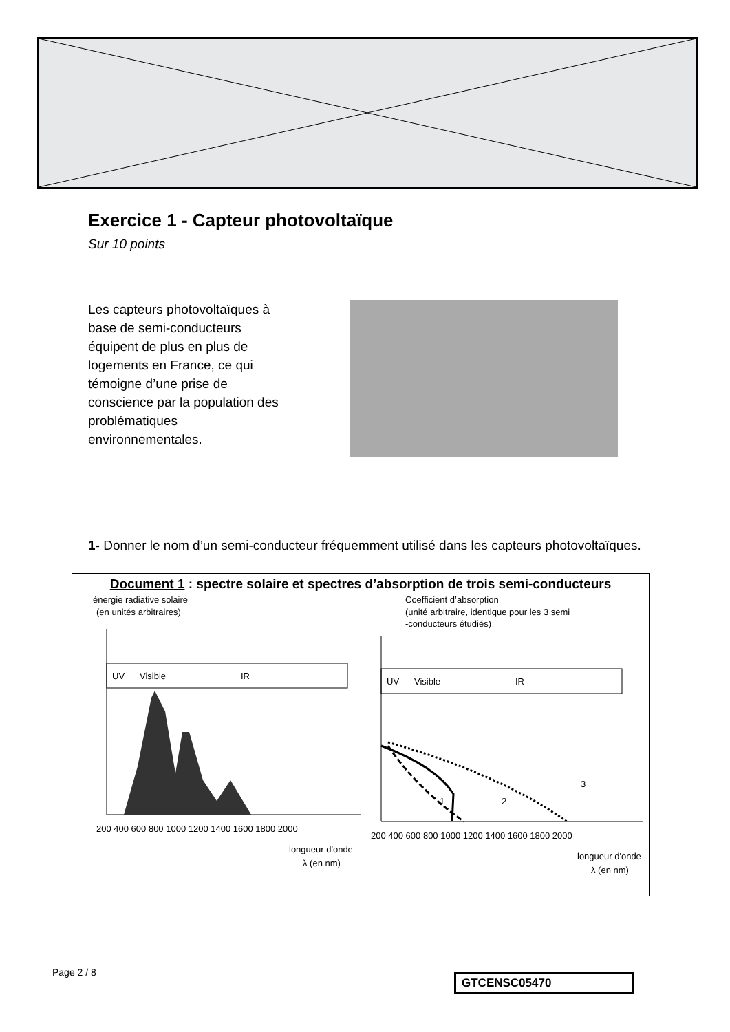Exercice 1 - Capteur photovoltaïque
Sur 10 points
Les capteurs photovoltaïques à base de semi-conducteurs équipent de plus en plus de logements en France, ce qui témoigne d’une prise de conscience par la population des problématiques environnementales.
1- Donner le nom d’un semi-conducteur fréquemment utilisé dans les capteurs photovoltaïques.
Document 1 : spectre solaire et spectres d’absorption de trois semi-conducteurs
énergie radiative solaire
(en unités arbitraires)
UV
Visible
IR
200 400 600 800 1000 1200 1400 1600 1800 2000
longueur d'onde
λ (en nm)
Coefficient d’absorption
(unité arbitraire, identique pour les 3 semi
-conducteurs étudiés)
UV
Visible
IR
1
2
3
200 400 600 800 1000 1200 1400 1600 1800 2000
longueur d'onde
λ (en nm)
Page 2 / 8 GTCENSC05470